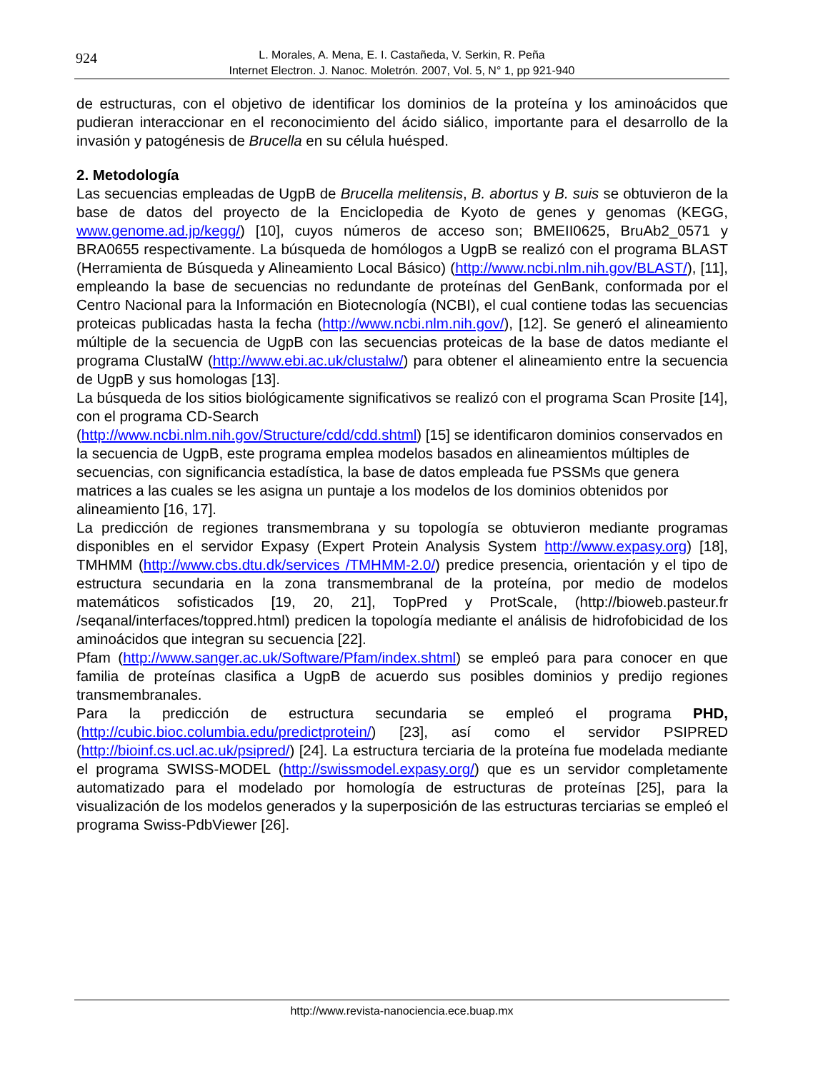924
L. Morales, A. Mena, E. I. Castañeda, V. Serkin, R. Peña
Internet Electron. J. Nanoc. Moletrón. 2007, Vol. 5, N° 1, pp 921-940
de estructuras, con el objetivo de identificar los dominios de la proteína y los aminoácidos que pudieran interaccionar en el reconocimiento del ácido siálico, importante para el desarrollo de la invasión y patogénesis de Brucella en su célula huésped.
2. Metodología
Las secuencias empleadas de UgpB de Brucella melitensis, B. abortus y B. suis se obtuvieron de la base de datos del proyecto de la Enciclopedia de Kyoto de genes y genomas (KEGG, www.genome.ad.jp/kegg/) [10], cuyos números de acceso son; BMEII0625, BruAb2_0571 y BRA0655 respectivamente. La búsqueda de homólogos a UgpB se realizó con el programa BLAST (Herramienta de Búsqueda y Alineamiento Local Básico) (http://www.ncbi.nlm.nih.gov/BLAST/), [11], empleando la base de secuencias no redundante de proteínas del GenBank, conformada por el Centro Nacional para la Información en Biotecnología (NCBI), el cual contiene todas las secuencias proteicas publicadas hasta la fecha (http://www.ncbi.nlm.nih.gov/), [12]. Se generó el alineamiento múltiple de la secuencia de UgpB con las secuencias proteicas de la base de datos mediante el programa ClustalW (http://www.ebi.ac.uk/clustalw/) para obtener el alineamiento entre la secuencia de UgpB y sus homologas [13].
La búsqueda de los sitios biológicamente significativos se realizó con el programa Scan Prosite [14], con el programa CD-Search
(http://www.ncbi.nlm.nih.gov/Structure/cdd/cdd.shtml) [15] se identificaron dominios conservados en la secuencia de UgpB, este programa emplea modelos basados en alineamientos múltiples de secuencias, con significancia estadística, la base de datos empleada fue PSSMs que genera matrices a las cuales se les asigna un puntaje a los modelos de los dominios obtenidos por alineamiento [16, 17].
La predicción de regiones transmembrana y su topología se obtuvieron mediante programas disponibles en el servidor Expasy (Expert Protein Analysis System http://www.expasy.org) [18], TMHMM (http://www.cbs.dtu.dk/services /TMHMM-2.0/) predice presencia, orientación y el tipo de estructura secundaria en la zona transmembranal de la proteína, por medio de modelos matemáticos sofisticados [19, 20, 21], TopPred y ProtScale, (http://bioweb.pasteur.fr /seqanal/interfaces/toppred.html) predicen la topología mediante el análisis de hidrofobicidad de los aminoácidos que integran su secuencia [22].
Pfam (http://www.sanger.ac.uk/Software/Pfam/index.shtml) se empleó para para conocer en que familia de proteínas clasifica a UgpB de acuerdo sus posibles dominios y predijo regiones transmembranales.
Para la predicción de estructura secundaria se empleó el programa PHD, (http://cubic.bioc.columbia.edu/predictprotein/) [23], así como el servidor PSIPRED (http://bioinf.cs.ucl.ac.uk/psipred/) [24]. La estructura terciaria de la proteína fue modelada mediante el programa SWISS-MODEL (http://swissmodel.expasy.org/) que es un servidor completamente automatizado para el modelado por homología de estructuras de proteínas [25], para la visualización de los modelos generados y la superposición de las estructuras terciarias se empleó el programa Swiss-PdbViewer [26].
http://www.revista-nanociencia.ece.buap.mx